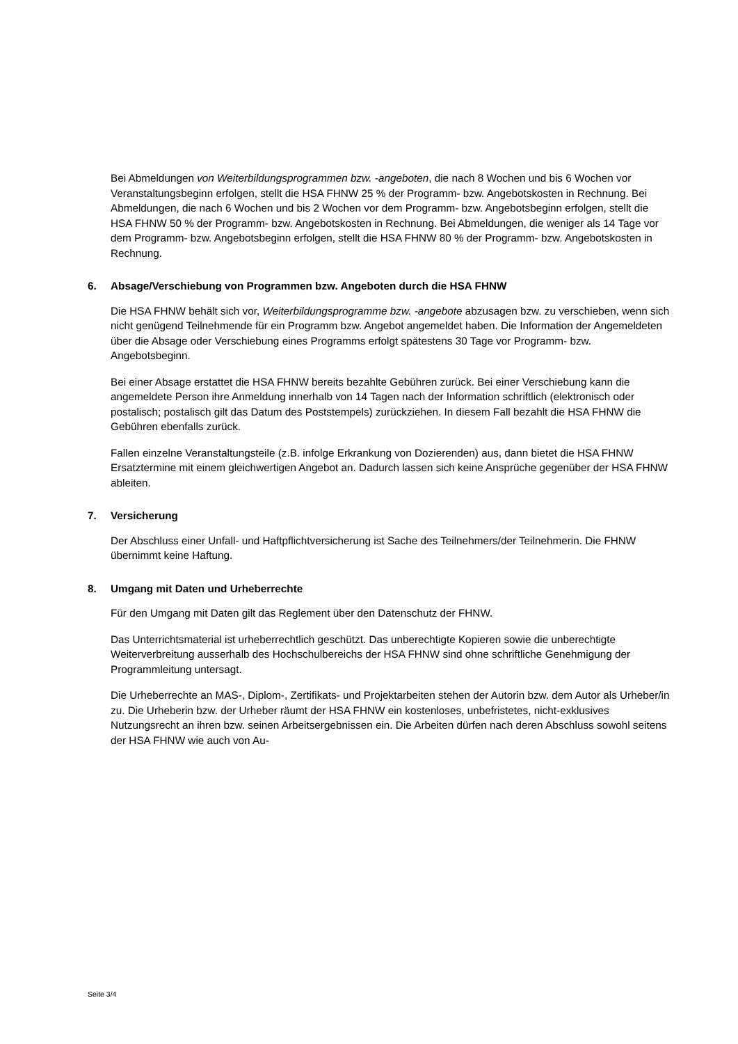Bei Abmeldungen von Weiterbildungsprogrammen bzw. -angeboten, die nach 8 Wochen und bis 6 Wochen vor Veranstaltungsbeginn erfolgen, stellt die HSA FHNW 25 % der Programm- bzw. Angebotskosten in Rechnung. Bei Abmeldungen, die nach 6 Wochen und bis 2 Wochen vor dem Programm- bzw. Angebotsbeginn erfolgen, stellt die HSA FHNW 50 % der Programm- bzw. Angebotskosten in Rechnung. Bei Abmeldungen, die weniger als 14 Tage vor dem Programm- bzw. Angebotsbeginn erfolgen, stellt die HSA FHNW 80 % der Programm- bzw. Angebotskosten in Rechnung.
6. Absage/Verschiebung von Programmen bzw. Angeboten durch die HSA FHNW
Die HSA FHNW behält sich vor, Weiterbildungsprogramme bzw. -angebote abzusagen bzw. zu verschieben, wenn sich nicht genügend Teilnehmende für ein Programm bzw. Angebot angemeldet haben. Die Information der Angemeldeten über die Absage oder Verschiebung eines Programms erfolgt spätestens 30 Tage vor Programm- bzw. Angebotsbeginn.
Bei einer Absage erstattet die HSA FHNW bereits bezahlte Gebühren zurück. Bei einer Verschiebung kann die angemeldete Person ihre Anmeldung innerhalb von 14 Tagen nach der Information schriftlich (elektronisch oder postalisch; postalisch gilt das Datum des Poststempels) zurückziehen. In diesem Fall bezahlt die HSA FHNW die Gebühren ebenfalls zurück.
Fallen einzelne Veranstaltungsteile (z.B. infolge Erkrankung von Dozierenden) aus, dann bietet die HSA FHNW Ersatztermine mit einem gleichwertigen Angebot an. Dadurch lassen sich keine Ansprüche gegenüber der HSA FHNW ableiten.
7. Versicherung
Der Abschluss einer Unfall- und Haftpflichtversicherung ist Sache des Teilnehmers/der Teilnehmerin. Die FHNW übernimmt keine Haftung.
8. Umgang mit Daten und Urheberrechte
Für den Umgang mit Daten gilt das Reglement über den Datenschutz der FHNW.
Das Unterrichtsmaterial ist urheberrechtlich geschützt. Das unberechtigte Kopieren sowie die unberechtigte Weiterverbreitung ausserhalb des Hochschulbereichs der HSA FHNW sind ohne schriftliche Genehmigung der Programmleitung untersagt.
Die Urheberrechte an MAS-, Diplom-, Zertifikats- und Projektarbeiten stehen der Autorin bzw. dem Autor als Urheber/in zu. Die Urheberin bzw. der Urheber räumt der HSA FHNW ein kostenloses, unbefristetes, nicht-exklusives Nutzungsrecht an ihren bzw. seinen Arbeitsergebnissen ein. Die Arbeiten dürfen nach deren Abschluss sowohl seitens der HSA FHNW wie auch von Au-
Seite 3/4